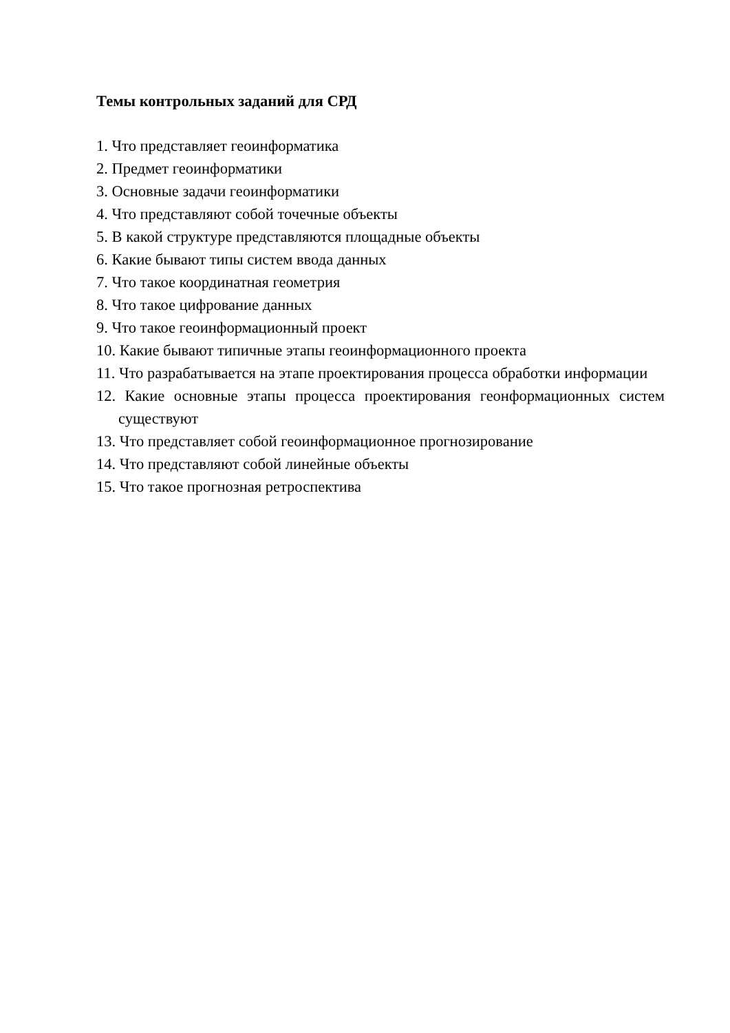Темы контрольных заданий для СРД
1. Что представляет геоинформатика
2. Предмет геоинформатики
3. Основные задачи геоинформатики
4. Что представляют собой точечные объекты
5. В какой структуре представляются площадные объекты
6. Какие бывают типы систем ввода данных
7. Что такое координатная геометрия
8. Что такое цифрование данных
9. Что такое геоинформационный проект
10. Какие бывают типичные этапы геоинформационного проекта
11. Что разрабатывается на этапе проектирования процесса обработки информации
12. Какие основные этапы процесса проектирования геонформационных систем существуют
13. Что представляет собой геоинформационное прогнозирование
14. Что представляют собой линейные объекты
15. Что такое прогнозная ретроспектива